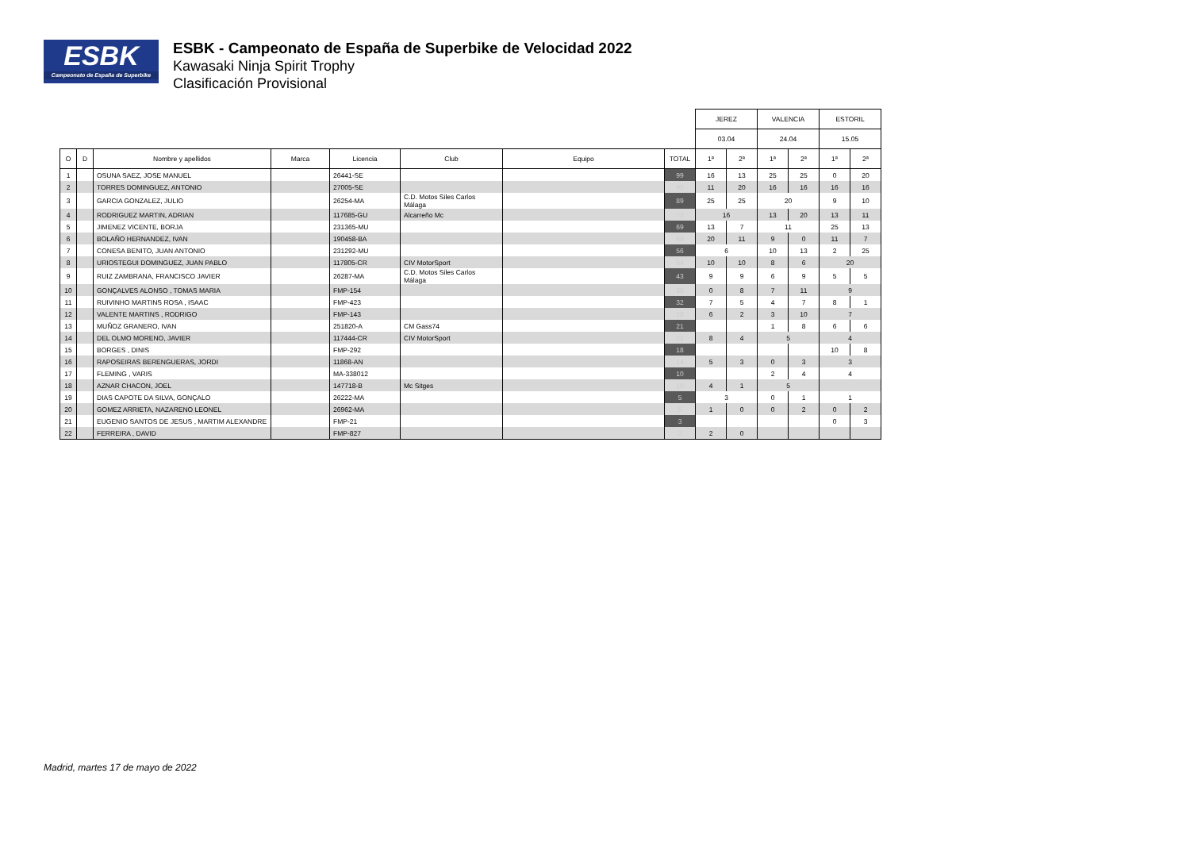ESBK
Campeonato de España de Superbike
ESBK - Campeonato de España de Superbike de Velocidad 2022
Kawasaki Ninja Spirit Trophy
Clasificación Provisional
| | | | | | | | | JEREZ | | VALENCIA | | ESTORIL | |
| --- | --- | --- | --- | --- | --- | --- | --- | --- | --- | --- | --- | --- | --- |
| | | | | | | | | 03.04 | | 24.04 | | 15.05 | |
| O | D | Nombre y apellidos | Marca | Licencia | Club | Equipo | TOTAL | 1ª | 2ª | 1ª | 2ª | 1ª | 2ª |
| 1 | | OSUNA SAEZ, JOSE MANUEL | | 26441-SE | | | 99 | 16 | 13 | 25 | 25 | 0 | 20 |
| 2 | | TORRES DOMINGUEZ, ANTONIO | | 27005-SE | | | 95 | 11 | 20 | 16 | 16 | 16 | 16 |
| 3 | | GARCIA GONZALEZ, JULIO | | 26254-MA | C.D. Motos Siles Carlos Málaga | | 89 | 25 | 25 | 20 | | 9 | 10 |
| 4 | | RODRIGUEZ MARTIN, ADRIAN | | 117685-GU | Alcarreño Mc | | 73 | 16 | | 13 | 20 | 13 | 11 |
| 5 | | JIMENEZ VICENTE, BORJA | | 231365-MU | | | 69 | 13 | 7 | 11 | | 25 | 13 |
| 6 | | BOLAÑO HERNANDEZ, IVAN | | 190458-BA | | | 58 | 20 | 11 | 9 | 0 | 11 | 7 |
| 7 | | CONESA BENITO, JUAN ANTONIO | | 231292-MU | | | 56 | 6 | | 10 | 13 | 2 | 25 |
| 8 | | URIOSTEGUI DOMINGUEZ, JUAN PABLO | | 117805-CR | CIV MotorSport | | 54 | 10 | 10 | 8 | 6 | 20 | |
| 9 | | RUIZ ZAMBRANA, FRANCISCO JAVIER | | 26287-MA | C.D. Motos Siles Carlos Málaga | | 43 | 9 | 9 | 6 | 9 | 5 | 5 |
| 10 | | GONÇALVES ALONSO , TOMAS MARIA | | FMP-154 | | | 35 | 0 | 8 | 7 | 11 | 9 | |
| 11 | | RUIVINHO MARTINS ROSA , ISAAC | | FMP-423 | | | 32 | 7 | 5 | 4 | 7 | 8 | 1 |
| 12 | | VALENTE MARTINS , RODRIGO | | FMP-143 | | | 28 | 6 | 2 | 3 | 10 | 7 | |
| 13 | | MUÑOZ GRANERO, IVAN | | 251820-A | CM Gass74 | | 21 | | | 1 | 8 | 6 | 6 |
| 14 | | DEL OLMO MORENO, JAVIER | | 117444-CR | CIV MotorSport | | 21 | 8 | 4 | 5 | | 4 | |
| 15 | | BORGES , DINIS | | FMP-292 | | | 18 | | | | | 10 | 8 |
| 16 | | RAPOSEIRAS BERENGUERAS, JORDI | | 11868-AN | | | 14 | 5 | 3 | 0 | 3 | 3 | |
| 17 | | FLEMING , VARIS | | MA-338012 | | | 10 | | | 2 | 4 | 4 | |
| 18 | | AZNAR CHACON, JOEL | | 147718-B | Mc Sitges | | 10 | 4 | 1 | 5 | | | |
| 19 | | DIAS CAPOTE DA SILVA, GONÇALO | | 26222-MA | | | 5 | 3 | | 0 | 1 | 1 | |
| 20 | | GOMEZ ARRIETA, NAZARENO LEONEL | | 26962-MA | | | 5 | 1 | 0 | 0 | 2 | 0 | 2 |
| 21 | | EUGENIO SANTOS DE JESUS , MARTIM ALEXANDRE | | FMP-21 | | | 3 | | | | | 0 | 3 |
| 22 | | FERREIRA , DAVID | | FMP-827 | | | 2 | 2 | 0 | | | | |
Madrid, martes 17 de mayo de 2022